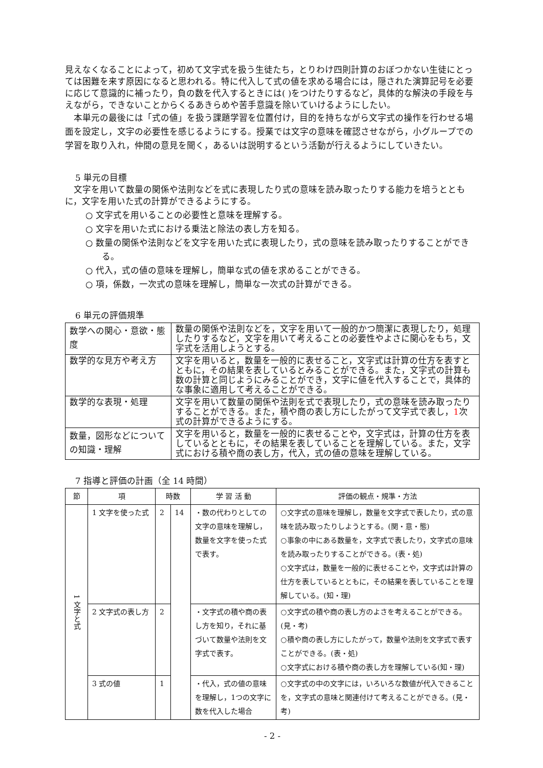見えなくなることによって，初めて文字式を扱う生徒たち，とりわけ四則計算のおぼつかない生徒にとっては困難を来す原因になると思われる。特に代入して式の値を求める場合には，隠された演算記号を必要に応じて意識的に補ったり，負の数を代入するときには( )をつけたりするなど，具体的な解決の手段を与えながら，できないことからくるあきらめや苦手意識を除いていけるようにしたい。
本単元の最後には「式の値」を扱う課題学習を位置付け，目的を持ちながら文字式の操作を行わせる場面を設定し，文字の必要性を感じるようにする。授業では文字の意味を確認させながら，小グループでの学習を取り入れ，仲間の意見を聞く，あるいは説明するという活動が行えるようにしていきたい。
5 単元の目標
文字を用いて数量の関係や法則などを式に表現したり式の意味を読み取ったりする能力を培うとともに，文字を用いた式の計算ができるようにする。
○ 文字式を用いることの必要性と意味を理解する。
○ 文字を用いた式における乗法と除法の表し方を知る。
○ 数量の関係や法則などを文字を用いた式に表現したり，式の意味を読み取ったりすることができる。
○ 代入，式の値の意味を理解し，簡単な式の値を求めることができる。
○ 項，係数，一次式の意味を理解し，簡単な一次式の計算ができる。
6 単元の評価規準
| 数学への関心・意欲・態度 | 数量の関係や法則などを，文字を用いて一般的かつ簡潔に表現したり，処理したりするなど，文字を用いて考えることの必要性やよさに関心をもち，文字式を活用しようとする。 |
| 数学的な見方や考え方 | 文字を用いると，数量を一般的に表せること，文字式は計算の仕方を表すとともに，その結果を表しているとみることができる。また，文字式の計算も数の計算と同じようにみることができ，文字に値を代入することで，具体的な事象に適用して考えることができる。 |
| 数学的な表現・処理 | 文字を用いて数量の関係や法則を式で表現したり，式の意味を読み取ったりすることができる。また，積や商の表し方にしたがって文字式で表し， 1 次式の計算ができるようにする。 |
| 数量，図形などについての知識・理解 | 文字を用いると，数量を一般的に表せることや，文字式は，計算の仕方を表しているとともに，その結果を表していることを理解している。また，文字式における積や商の表し方，代入，式の値の意味を理解している。 |
7 指導と評価の計画（全 14 時間）
| 節 | 項 | 時数 | | 学 習 活 動 | 評価の観点・規準・方法 |
| --- | --- | --- | --- | --- | --- |
| 1 文字と式 | 1 文字を使った式 | 2 | 14 | ・数の代わりとしての文字の意味を理解し，数量を文字を使った式で表す。 | ○文字式の意味を理解し，数量を文字式で表したり，式の意味を読み取ったりしようとする。(関・意・態) ○事象の中にある数量を，文字式で表したり，文字式の意味を読み取ったりすることができる。(表・処) ○文字式は，数量を一般的に表せることや，文字式は計算の仕方を表しているとともに，その結果を表していることを理解している。(知・理) |
| | 2 文字式の表し方 | 2 | | ・文字式の積や商の表し方を知り，それに基づいて数量や法則を文字式で表す。 | ○文字式の積や商の表し方のよさを考えることができる。(見・考) ○積や商の表し方にしたがって，数量や法則を文字式で表すことができる。(表・処) ○文字式における積や商の表し方を理解している(知・理) |
| | 3 式の値 | 1 | | ・代入，式の値の意味を理解し，1つの文字に数を代入した場合 | ○文字式の中の文字には，いろいろな数値が代入できることを，文字式の意味と関連付けて考えることができる。(見・考) |
- 2 -